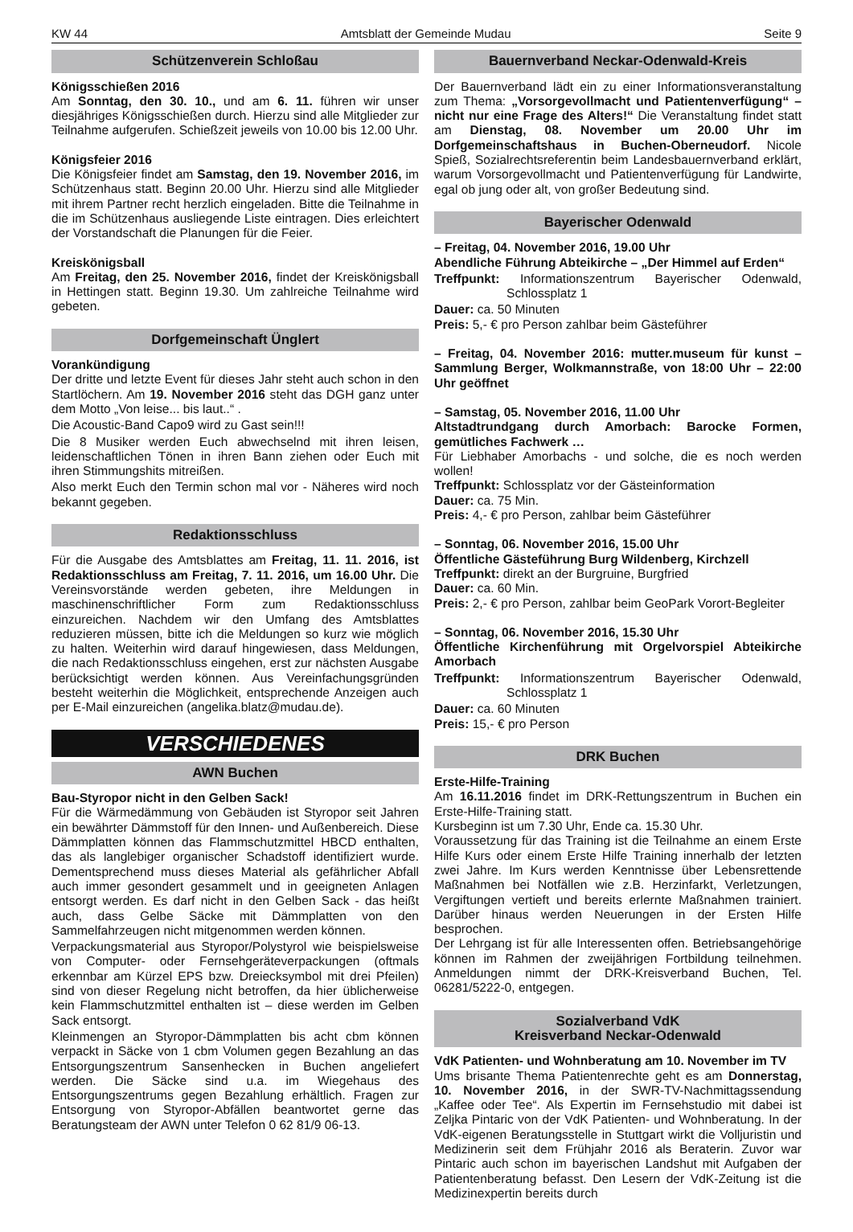KW 44 Amtsblatt der Gemeinde Mudau Seite 9
Schützenverein Schloßau
Königsschießen 2016
Am Sonntag, den 30. 10., und am 6. 11. führen wir unser diesjähriges Königsschießen durch. Hierzu sind alle Mitglieder zur Teilnahme aufgerufen. Schießzeit jeweils von 10.00 bis 12.00 Uhr.
Königsfeier 2016
Die Königsfeier findet am Samstag, den 19. November 2016, im Schützenhaus statt. Beginn 20.00 Uhr. Hierzu sind alle Mitglieder mit ihrem Partner recht herzlich eingeladen. Bitte die Teilnahme in die im Schützenhaus ausliegende Liste eintragen. Dies erleichtert der Vorstandschaft die Planungen für die Feier.
Kreiskönigsball
Am Freitag, den 25. November 2016, findet der Kreiskönigsball in Hettingen statt. Beginn 19.30. Um zahlreiche Teilnahme wird gebeten.
Dorfgemeinschaft Ünglert
Vorankündigung
Der dritte und letzte Event für dieses Jahr steht auch schon in den Startlöchern. Am 19. November 2016 steht das DGH ganz unter dem Motto „Von leise... bis laut..“ .
Die Acoustic-Band Capo9 wird zu Gast sein!!!
Die 8 Musiker werden Euch abwechselnd mit ihren leisen, leidenschaftlichen Tönen in ihren Bann ziehen oder Euch mit ihren Stimmungshits mitreißen.
Also merkt Euch den Termin schon mal vor - Näheres wird noch bekannt gegeben.
Redaktionsschluss
Für die Ausgabe des Amtsblattes am Freitag, 11. 11. 2016, ist Redaktionsschluss am Freitag, 7. 11. 2016, um 16.00 Uhr. Die Vereinsvorstände werden gebeten, ihre Meldungen in maschinenschriftlicher Form zum Redaktionsschluss einzureichen. Nachdem wir den Umfang des Amtsblattes reduzieren müssen, bitte ich die Meldungen so kurz wie möglich zu halten. Weiterhin wird darauf hingewiesen, dass Meldungen, die nach Redaktionsschluss eingehen, erst zur nächsten Ausgabe berücksichtigt werden können. Aus Vereinfachungsgründen besteht weiterhin die Möglichkeit, entsprechende Anzeigen auch per E-Mail einzureichen (angelika.blatz@mudau.de).
VERSCHIEDENES
AWN Buchen
Bau-Styropor nicht in den Gelben Sack!
Für die Wärmedämmung von Gebäuden ist Styropor seit Jahren ein bewährter Dämmstoff für den Innen- und Außenbereich. Diese Dämmplatten können das Flammschutzmittel HBCD enthalten, das als langlebiger organischer Schadstoff identifiziert wurde. Dementsprechend muss dieses Material als gefährlicher Abfall auch immer gesondert gesammelt und in geeigneten Anlagen entsorgt werden. Es darf nicht in den Gelben Sack - das heißt auch, dass Gelbe Säcke mit Dämmplatten von den Sammelfahrzeugen nicht mitgenommen werden können.
Verpackungsmaterial aus Styropor/Polystyrol wie beispielsweise von Computer- oder Fernsehgeräteverpackungen (oftmals erkennbar am Kürzel EPS bzw. Dreiecksymbol mit drei Pfeilen) sind von dieser Regelung nicht betroffen, da hier üblicherweise kein Flammschutzmittel enthalten ist – diese werden im Gelben Sack entsorgt.
Kleinmengen an Styropor-Dämmplatten bis acht cbm können verpackt in Säcke von 1 cbm Volumen gegen Bezahlung an das Entsorgungszentrum Sansenhecken in Buchen angeliefert werden. Die Säcke sind u.a. im Wiegehaus des Entsorgungszentrums gegen Bezahlung erhältlich. Fragen zur Entsorgung von Styropor-Abfällen beantwortet gerne das Beratungsteam der AWN unter Telefon 0 62 81/9 06-13.
Bauernverband Neckar-Odenwald-Kreis
Der Bauernverband lädt ein zu einer Informationsveranstaltung zum Thema: „Vorsorgevollmacht und Patientenverfügung“ – nicht nur eine Frage des Alters!“ Die Veranstaltung findet statt am Dienstag, 08. November um 20.00 Uhr im Dorfgemeinschaftshaus in Buchen-Oberneudorf. Nicole Spieß, Sozialrechtsreferentin beim Landesbauernverband erklärt, warum Vorsorgevollmacht und Patientenverfügung für Landwirte, egal ob jung oder alt, von großer Bedeutung sind.
Bayerischer Odenwald
– Freitag, 04. November 2016, 19.00 Uhr
Abendliche Führung Abteikirche – „Der Himmel auf Erden“
Treffpunkt: Informationszentrum Bayerischer Odenwald, Schlossplatz 1
Dauer: ca. 50 Minuten
Preis: 5,- € pro Person zahlbar beim Gästeführer
– Freitag, 04. November 2016: mutter.museum für kunst – Sammlung Berger, Wolkmannstraße, von 18:00 Uhr – 22:00 Uhr geöffnet
– Samstag, 05. November 2016, 11.00 Uhr
Altstadtrundgang durch Amorbach: Barocke Formen, gemütliches Fachwerk …
Für Liebhaber Amorbachs - und solche, die es noch werden wollen!
Treffpunkt: Schlossplatz vor der Gästeinformation
Dauer: ca. 75 Min.
Preis: 4,- € pro Person, zahlbar beim Gästeführer
– Sonntag, 06. November 2016, 15.00 Uhr
Öffentliche Gästeführung Burg Wildenberg, Kirchzell
Treffpunkt: direkt an der Burgruine, Burgfried
Dauer: ca. 60 Min.
Preis: 2,- € pro Person, zahlbar beim GeoPark Vorort-Begleiter
– Sonntag, 06. November 2016, 15.30 Uhr
Öffentliche Kirchenführung mit Orgelvorspiel Abteikirche Amorbach
Treffpunkt: Informationszentrum Bayerischer Odenwald, Schlossplatz 1
Dauer: ca. 60 Minuten
Preis: 15,- € pro Person
DRK Buchen
Erste-Hilfe-Training
Am 16.11.2016 findet im DRK-Rettungszentrum in Buchen ein Erste-Hilfe-Training statt.
Kursbeginn ist um 7.30 Uhr, Ende ca. 15.30 Uhr.
Voraussetzung für das Training ist die Teilnahme an einem Erste Hilfe Kurs oder einem Erste Hilfe Training innerhalb der letzten zwei Jahre. Im Kurs werden Kenntnisse über Lebensrettende Maßnahmen bei Notfällen wie z.B. Herzinfarkt, Verletzungen, Vergiftungen vertieft und bereits erlernte Maßnahmen trainiert. Darüber hinaus werden Neuerungen in der Ersten Hilfe besprochen.
Der Lehrgang ist für alle Interessenten offen. Betriebsangehörige können im Rahmen der zweijährigen Fortbildung teilnehmen. Anmeldungen nimmt der DRK-Kreisverband Buchen, Tel. 06281/5222-0, entgegen.
Sozialverband VdK
Kreisverband Neckar-Odenwald
VdK Patienten- und Wohnberatung am 10. November im TV
Ums brisante Thema Patientenrechte geht es am Donnerstag, 10. November 2016, in der SWR-TV-Nachmittagssendung „Kaffee oder Tee“. Als Expertin im Fernsehstudio mit dabei ist Zeljka Pintaric von der VdK Patienten- und Wohnberatung. In der VdK-eigenen Beratungsstelle in Stuttgart wirkt die Volljuristin und Medizinerin seit dem Frühjahr 2016 als Beraterin. Zuvor war Pintaric auch schon im bayerischen Landshut mit Aufgaben der Patientenberatung befasst. Den Lesern der VdK-Zeitung ist die Medizinexpertin bereits durch